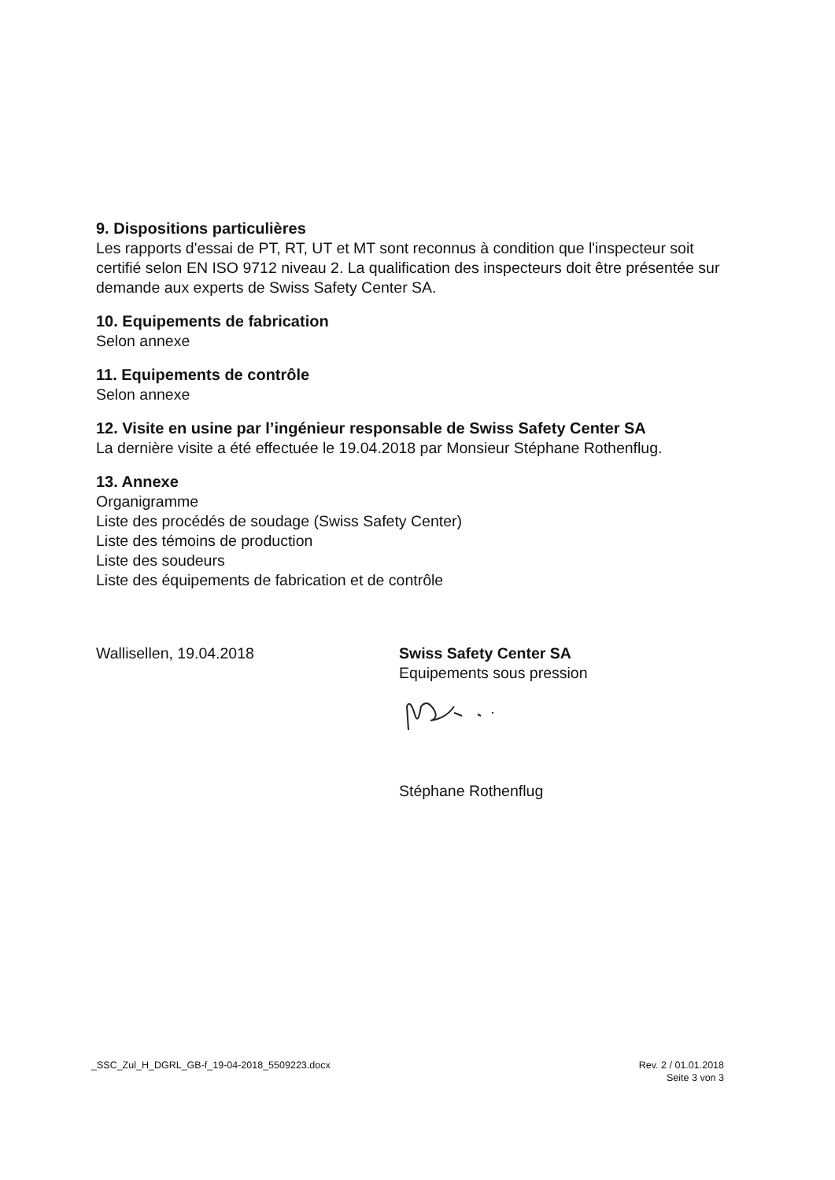9. Dispositions particulières
Les rapports d'essai de PT, RT, UT et MT sont reconnus à condition que l'inspecteur soit certifié selon EN ISO 9712 niveau 2. La qualification des inspecteurs doit être présentée sur demande aux experts de Swiss Safety Center SA.
10. Equipements de fabrication
Selon annexe
11. Equipements de contrôle
Selon annexe
12. Visite en usine par l’ingénieur responsable de Swiss Safety Center SA
La dernière visite a été effectuée le 19.04.2018 par Monsieur Stéphane Rothenflug.
13. Annexe
Organigramme
Liste des procédés de soudage (Swiss Safety Center)
Liste des témoins de production
Liste des soudeurs
Liste des équipements de fabrication et de contrôle
Wallisellen, 19.04.2018 Swiss Safety Center SA
Equipements sous pression
Stéphane Rothenflug
_SSC_Zul_H_DGRL_GB-f_19-04-2018_5509223.docx
Rev. 2 / 01.01.2018
Seite 3 von 3